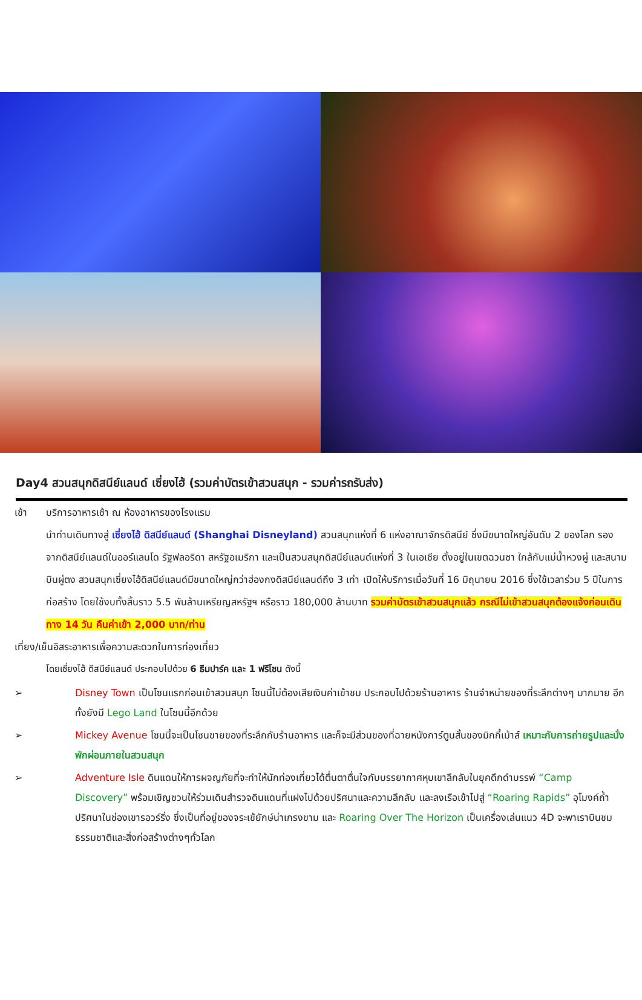Day4 สวนสนุกดิสนีย์แลนด์ เซี่ยงไฮ้ (รวมค่าบัตรเข้าสวนสนุก - รวมค่ารถรับส่ง)
เช้า บริการอาหารเช้า ณ ห้องอาหารของโรงแรม
นำท่านเดินทางสู่ เซี่ยงไฮ้ ดิสนีย์แลนด์ (Shanghai Disneyland) สวนสนุกแห่งที่ 6 แห่งอาณาจักรดิสนีย์ ซึ่งมีขนาดใหญ่อันดับ 2 ของโลก รองจากดิสนีย์แลนด์ในออร์แลนโด รัฐฟลอริดา สหรัฐอเมริกา และเป็นสวนสนุกดิสนีย์แลนด์แห่งที่ 3 ในเอเชีย ตั้งอยู่ในเขตฉวนซา ใกล้กับแม่น้ำหวงผู่ และสนามบินผู่ตง สวนสนุกเซี่ยงไฮ้ดิสนีย์แลนด์มีขนาดใหญ่กว่าฮ่องกงดิสนีย์แลนด์ถึง 3 เท่า เปิดให้บริการเมื่อวันที่ 16 มิถุนายน 2016 ซึ่งใช้เวลาร่วม 5 ปีในการก่อสร้าง โดยใช้งบทั้งสิ้นราว 5.5 พันล้านเหรียญสหรัฐฯ หรือราว 180,000 ล้านบาท รวมค่าบัตรเข้าสวนสนุกแล้ว กรณีไม่เข้าสวนสนุกต้องแจ้งก่อนเดินทาง 14 วัน คืนค่าเข้า 2,000 บาท/ท่าน
เที่ยง/เย็นอิสระอาหารเพื่อความสะดวกในการท่องเที่ยว
โดยเซี่ยงไฮ้ ดีสนีย์แลนด์ ประกอบไปด้วย 6 ธีมปาร์ค และ 1 ฟรีโซน ดังนี้
➢ Disney Town เป็นโซนแรกก่อนเข้าสวนสนุก โซนนี้ไม่ต้องเสียเงินค่าเข้าชม ประกอบไปด้วยร้านอาหาร ร้านจำหน่ายของที่ระลึกต่างๆ มากมาย อีกทั้งยังมี Lego Land ในโซนนี้อีกด้วย
➢ Mickey Avenue โซนนี้จะเป็นโซนขายของที่ระลึกกับร้านอาหาร และก็จะมีส่วนของที่ฉายหนังการ์ตูนสั้นของมิกกี้เม้าส์ เหมาะกับการถ่ายรูปและนั่งพักผ่อนภายในสวนสนุก
➢ Adventure Isle ดินแดนให้การผจญภัยที่จะทำให้นักท่องเที่ยวได้ตื่นตาตื่นใจกับบรรยากาศหุบเขาลึกลับในยุคดึกดำบรรพ์ “Camp Discovery” พร้อมเชิญชวนให้ร่วมเดินสำรวจดินแดนที่แฝงไปด้วยปริศนาและความลึกลับ และลงเรือเข้าไปสู่ “Roaring Rapids” อุโมงค์ถ้ำปริศนาในช่องเขารอวร์ริ่ง ซึ่งเป็นที่อยู่ของจระเข้ยักษ์น่าเกรงขาม และ Roaring Over The Horizon เป็นเครื่องเล่นแนว 4D จะพาเราบินชมธรรมชาติและสิ่งก่อสร้างต่างๆทั่วโลก